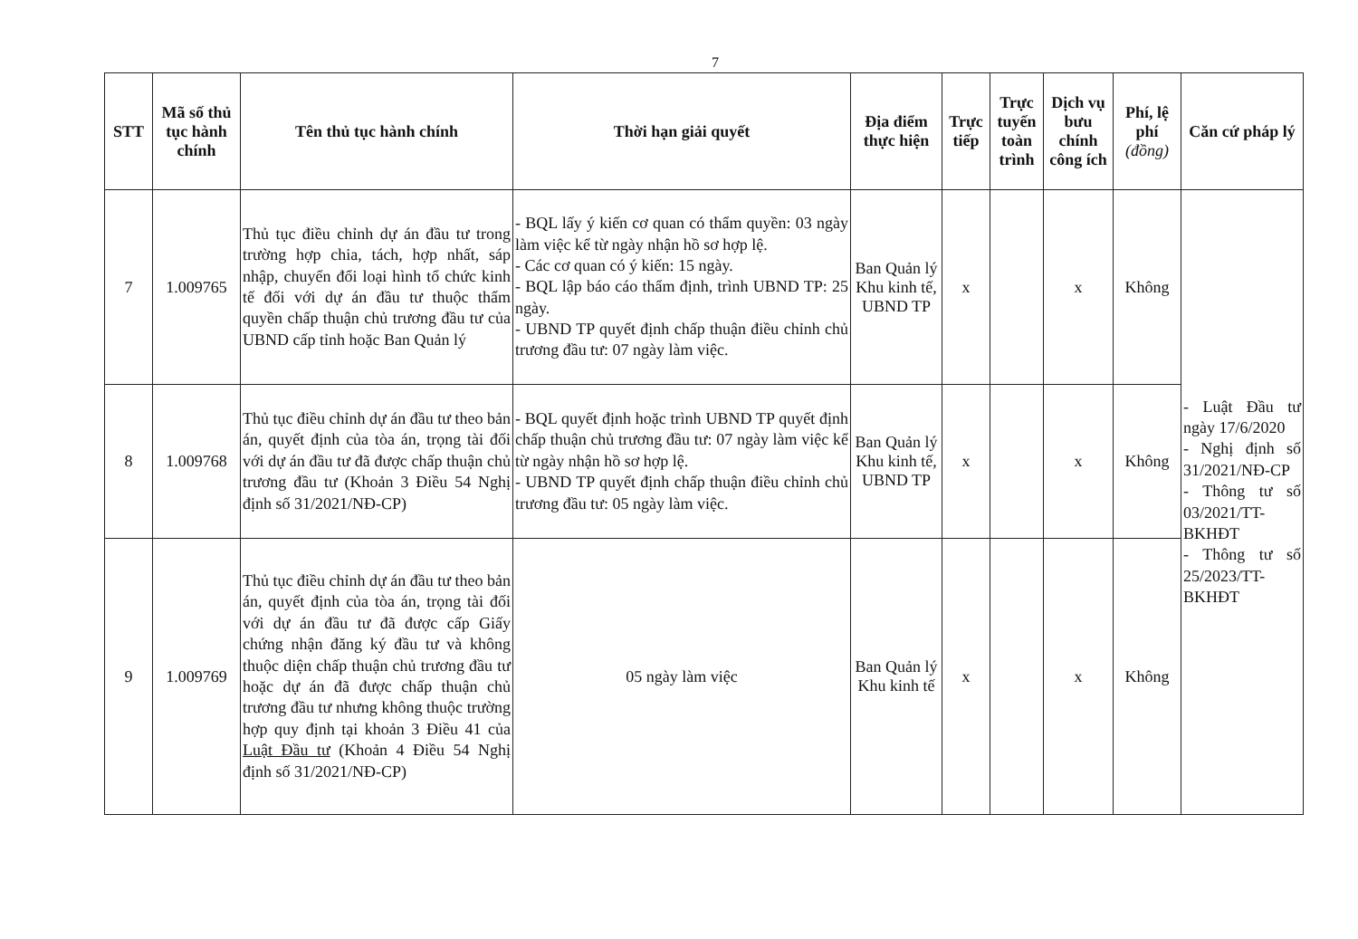7
| STT | Mã số thủ tục hành chính | Tên thủ tục hành chính | Thời hạn giải quyết | Địa điểm thực hiện | Trực tiếp | Trực tuyến toàn trình | Dịch vụ bưu chính công ích | Phí, lệ phí (đồng) | Căn cứ pháp lý |
| --- | --- | --- | --- | --- | --- | --- | --- | --- | --- |
| 7 | 1.009765 | Thủ tục điều chỉnh dự án đầu tư trong trường hợp chia, tách, hợp nhất, sáp nhập, chuyển đổi loại hình tổ chức kinh tế đối với dự án đầu tư thuộc thẩm quyền chấp thuận chủ trương đầu tư của UBND cấp tỉnh hoặc Ban Quản lý | - BQL lấy ý kiến cơ quan có thẩm quyền: 03 ngày làm việc kể từ ngày nhận hồ sơ hợp lệ. - Các cơ quan có ý kiến: 15 ngày. - BQL lập báo cáo thẩm định, trình UBND TP: 25 ngày. - UBND TP quyết định chấp thuận điều chỉnh chủ trương đầu tư: 07 ngày làm việc. | Ban Quản lý Khu kinh tế, UBND TP | x | | x | Không | - Luật Đầu tư ngày 17/6/2020 - Nghị định số 31/2021/NĐ-CP - Thông tư số 03/2021/TT-BKHĐT - Thông tư số 25/2023/TT-BKHĐT |
| 8 | 1.009768 | Thủ tục điều chỉnh dự án đầu tư theo bản án, quyết định của tòa án, trọng tài đối với dự án đầu tư đã được chấp thuận chủ trương đầu tư (Khoản 3 Điều 54 Nghị định số 31/2021/NĐ-CP) | - BQL quyết định hoặc trình UBND TP quyết định chấp thuận chủ trương đầu tư: 07 ngày làm việc kể từ ngày nhận hồ sơ hợp lệ. - UBND TP quyết định chấp thuận điều chỉnh chủ trương đầu tư: 05 ngày làm việc. | Ban Quản lý Khu kinh tế, UBND TP | x | | x | Không | |
| 9 | 1.009769 | Thủ tục điều chỉnh dự án đầu tư theo bản án, quyết định của tòa án, trọng tài đối với dự án đầu tư đã được cấp Giấy chứng nhận đăng ký đầu tư và không thuộc diện chấp thuận chủ trương đầu tư hoặc dự án đã được chấp thuận chủ trương đầu tư nhưng không thuộc trường hợp quy định tại khoản 3 Điều 41 của Luật Đầu tư (Khoản 4 Điều 54 Nghị định số 31/2021/NĐ-CP) | 05 ngày làm việc | Ban Quản lý Khu kinh tế | x | | x | Không | |